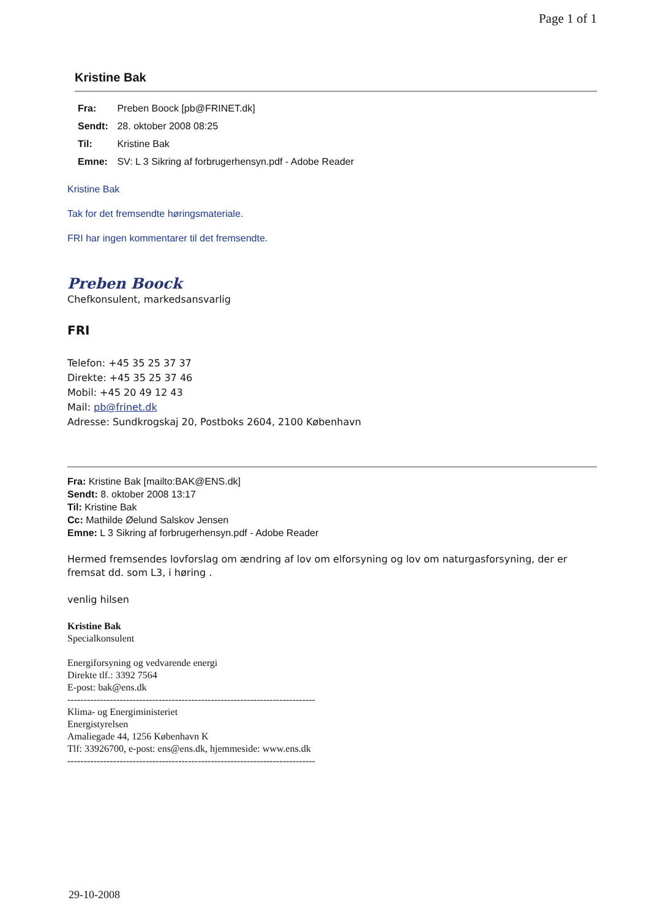Page 1 of 1
Kristine Bak
Fra: Preben Boock [pb@FRINET.dk]
Sendt: 28. oktober 2008 08:25
Til: Kristine Bak
Emne: SV: L 3 Sikring af forbrugerhensyn.pdf - Adobe Reader
Kristine Bak
Tak for det fremsendte høringsmateriale.
FRI har ingen kommentarer til det fremsendte.
Preben Boock
Chefkonsulent, markedsansvarlig
FRI
Telefon: +45 35 25 37 37
Direkte: +45 35 25 37 46
Mobil: +45 20 49 12 43
Mail: pb@frinet.dk
Adresse: Sundkrogskaj 20, Postboks 2604, 2100 København
Fra: Kristine Bak [mailto:BAK@ENS.dk]
Sendt: 8. oktober 2008 13:17
Til: Kristine Bak
Cc: Mathilde Øelund Salskov Jensen
Emne: L 3 Sikring af forbrugerhensyn.pdf - Adobe Reader
Hermed fremsendes lovforslag om ændring af lov om elforsyning og lov om naturgasforsyning, der er fremsat dd. som L3, i høring .
venlig hilsen
Kristine Bak
Specialkonsulent
Energiforsyning og vedvarende energi
Direkte tlf.: 3392 7564
E-post: bak@ens.dk
----------------------------------------------------------------------------
Klima- og Energiministeriet
Energistyrelsen
Amaliegade 44, 1256 København K
Tlf: 33926700, e-post: ens@ens.dk, hjemmeside: www.ens.dk
----------------------------------------------------------------------------
29-10-2008